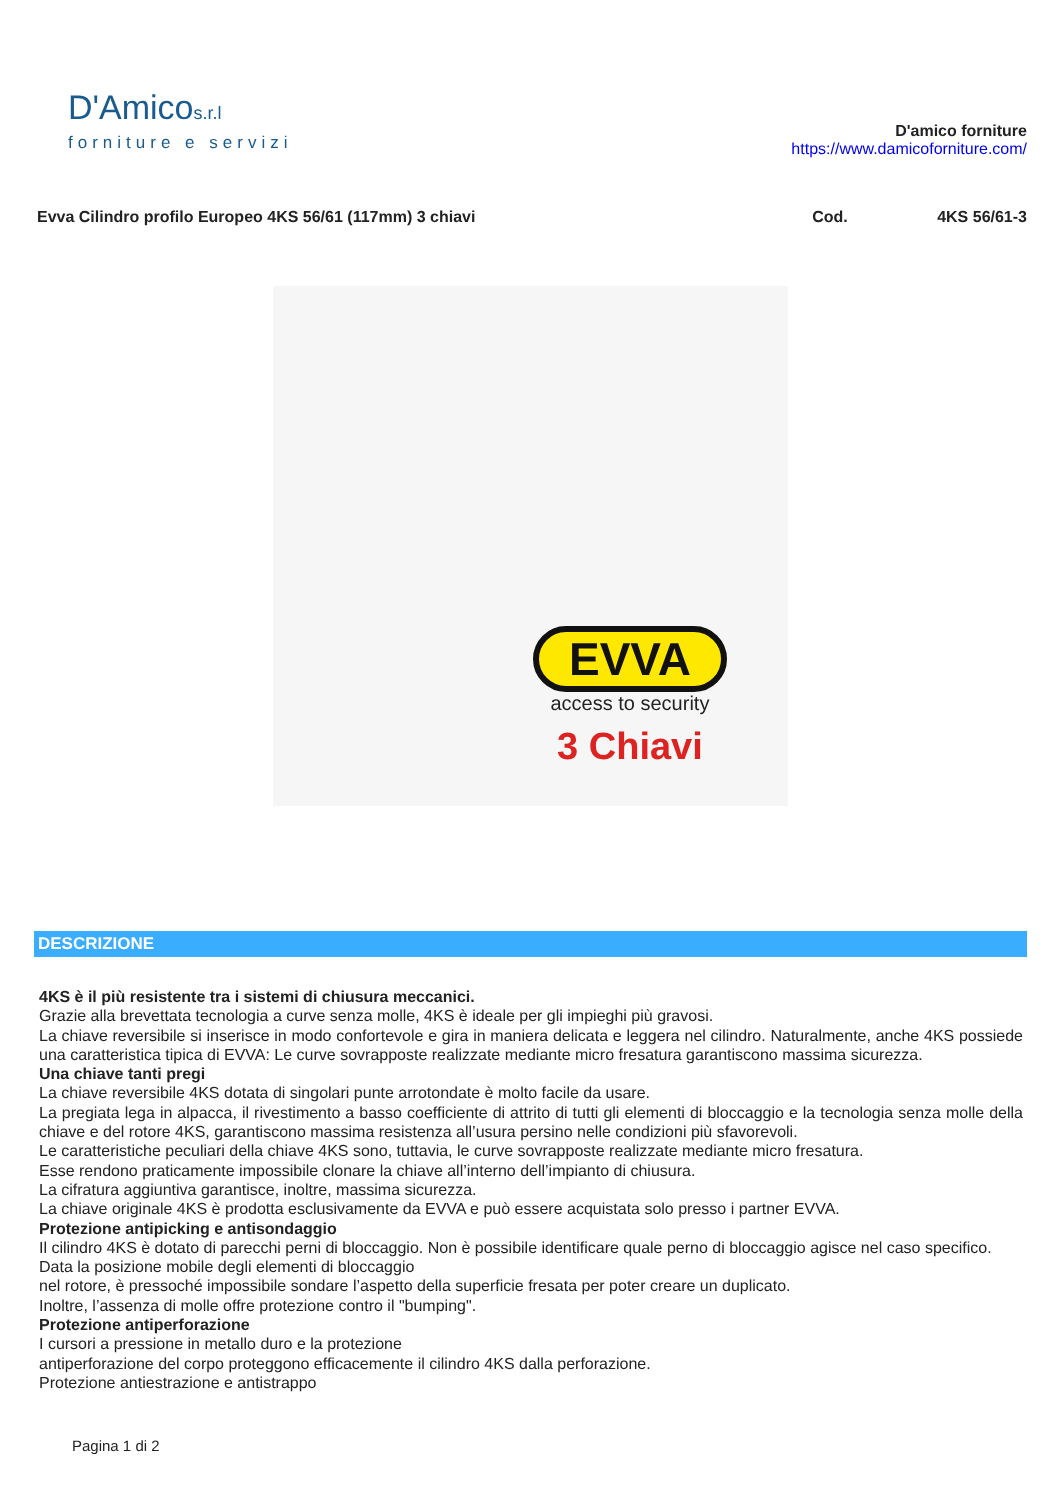D'Amicos.r.l
forniture e servizi
D'amico forniture
https://www.damicoforniture.com/
Evva Cilindro profilo Europeo 4KS 56/61 (117mm) 3 chiavi Cod. 4KS 56/61-3
EVVA
access to security
3 Chiavi
DESCRIZIONE
4KS è il più resistente tra i sistemi di chiusura meccanici.
Grazie alla brevettata tecnologia a curve senza molle, 4KS è ideale per gli impieghi più gravosi.
La chiave reversibile si inserisce in modo confortevole e gira in maniera delicata e leggera nel cilindro. Naturalmente, anche 4KS possiede una caratteristica tipica di EVVA: Le curve sovrapposte realizzate mediante micro fresatura garantiscono massima sicurezza.
Una chiave tanti pregi
La chiave reversibile 4KS dotata di singolari punte arrotondate è molto facile da usare.
La pregiata lega in alpacca, il rivestimento a basso coefficiente di attrito di tutti gli elementi di bloccaggio e la tecnologia senza molle della chiave e del rotore 4KS, garantiscono massima resistenza all’usura persino nelle condizioni più sfavorevoli.
Le caratteristiche peculiari della chiave 4KS sono, tuttavia, le curve sovrapposte realizzate mediante micro fresatura.
Esse rendono praticamente impossibile clonare la chiave all’interno dell’impianto di chiusura.
La cifratura aggiuntiva garantisce, inoltre, massima sicurezza.
La chiave originale 4KS è prodotta esclusivamente da EVVA e può essere acquistata solo presso i partner EVVA.
Protezione antipicking e antisondaggio
Il cilindro 4KS è dotato di parecchi perni di bloccaggio. Non è possibile identificare quale perno di bloccaggio agisce nel caso specifico.
Data la posizione mobile degli elementi di bloccaggio
nel rotore, è pressoché impossibile sondare l’aspetto della superficie fresata per poter creare un duplicato.
Inoltre, l’assenza di molle offre protezione contro il "bumping".
Protezione antiperforazione
I cursori a pressione in metallo duro e la protezione
antiperforazione del corpo proteggono efficacemente il cilindro 4KS dalla perforazione.
Protezione antiestrazione e antistrappo
Pagina 1 di 2